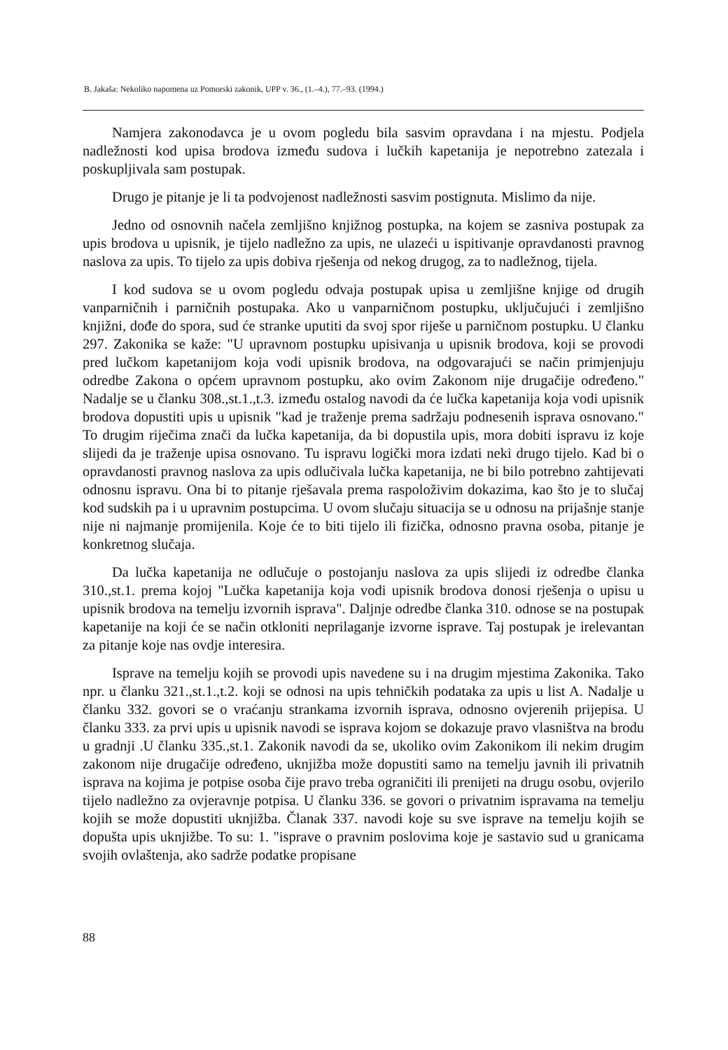B. Jakaša: Nekoliko napomena uz Pomorski zakonik, UPP v. 36., (1.–4.), 77.–93. (1994.)
Namjera zakonodavca je u ovom pogledu bila sasvim opravdana i na mjestu. Podjela nadležnosti kod upisa brodova između sudova i lučkih kapetanija je nepotrebno zatezala i poskupljivala sam postupak.
Drugo je pitanje je li ta podvojenost nadležnosti sasvim postignuta. Mislimo da nije.
Jedno od osnovnih načela zemljišno knjižnog postupka, na kojem se zasniva postupak za upis brodova u upisnik, je tijelo nadležno za upis, ne ulazeći u ispitivanje opravdanosti pravnog naslova za upis. To tijelo za upis dobiva rješenja od nekog drugog, za to nadležnog, tijela.
I kod sudova se u ovom pogledu odvaja postupak upisa u zemljišne knjige od drugih vanparničnih i parničnih postupaka. Ako u vanparničnom postupku, uključujući i zemljišno knjižni, dođe do spora, sud će stranke uputiti da svoj spor riješe u parničnom postupku. U članku 297. Zakonika se kaže: "U upravnom postupku upisivanja u upisnik brodova, koji se provodi pred lučkom kapetanijom koja vodi upisnik brodova, na odgovarajući se način primjenjuju odredbe Zakona o općem upravnom postupku, ako ovim Zakonom nije drugačije određeno." Nadalje se u članku 308.,st.1.,t.3. između ostalog navodi da će lučka kapetanija koja vodi upisnik brodova dopustiti upis u upisnik "kad je traženje prema sadržaju podnesenih isprava osnovano." To drugim riječima znači da lučka kapetanija, da bi dopustila upis, mora dobiti ispravu iz koje slijedi da je traženje upisa osnovano. Tu ispravu logički mora izdati neki drugo tijelo. Kad bi o opravdanosti pravnog naslova za upis odlučivala lučka kapetanija, ne bi bilo potrebno zahtijevati odnosnu ispravu. Ona bi to pitanje rješavala prema raspoloživim dokazima, kao što je to slučaj kod sudskih pa i u upravnim postupcima. U ovom slučaju situacija se u odnosu na prijašnje stanje nije ni najmanje promijenila. Koje će to biti tijelo ili fizička, odnosno pravna osoba, pitanje je konkretnog slučaja.
Da lučka kapetanija ne odlučuje o postojanju naslova za upis slijedi iz odredbe članka 310.,st.1. prema kojoj "Lučka kapetanija koja vodi upisnik brodova donosi rješenja o upisu u upisnik brodova na temelju izvornih isprava". Daljnje odredbe članka 310. odnose se na postupak kapetanije na koji će se način otkloniti neprilaganje izvorne isprave. Taj postupak je irelevantan za pitanje koje nas ovdje interesira.
Isprave na temelju kojih se provodi upis navedene su i na drugim mjestima Zakonika. Tako npr. u članku 321.,st.1.,t.2. koji se odnosi na upis tehničkih podataka za upis u list A. Nadalje u članku 332. govori se o vraćanju strankama izvornih isprava, odnosno ovjerenih prijepisa. U članku 333. za prvi upis u upisnik navodi se isprava kojom se dokazuje pravo vlasništva na brodu u gradnji .U članku 335.,st.1. Zakonik navodi da se, ukoliko ovim Zakonikom ili nekim drugim zakonom nije drugačije određeno, uknjižba može dopustiti samo na temelju javnih ili privatnih isprava na kojima je potpise osoba čije pravo treba ograničiti ili prenijeti na drugu osobu, ovjerilo tijelo nadležno za ovjeravnje potpisa. U članku 336. se govori o privatnim ispravama na temelju kojih se može dopustiti uknjižba. Članak 337. navodi koje su sve isprave na temelju kojih se dopušta upis uknjižbe. To su: 1. "isprave o pravnim poslovima koje je sastavio sud u granicama svojih ovlaštenja, ako sadrže podatke propisane
88